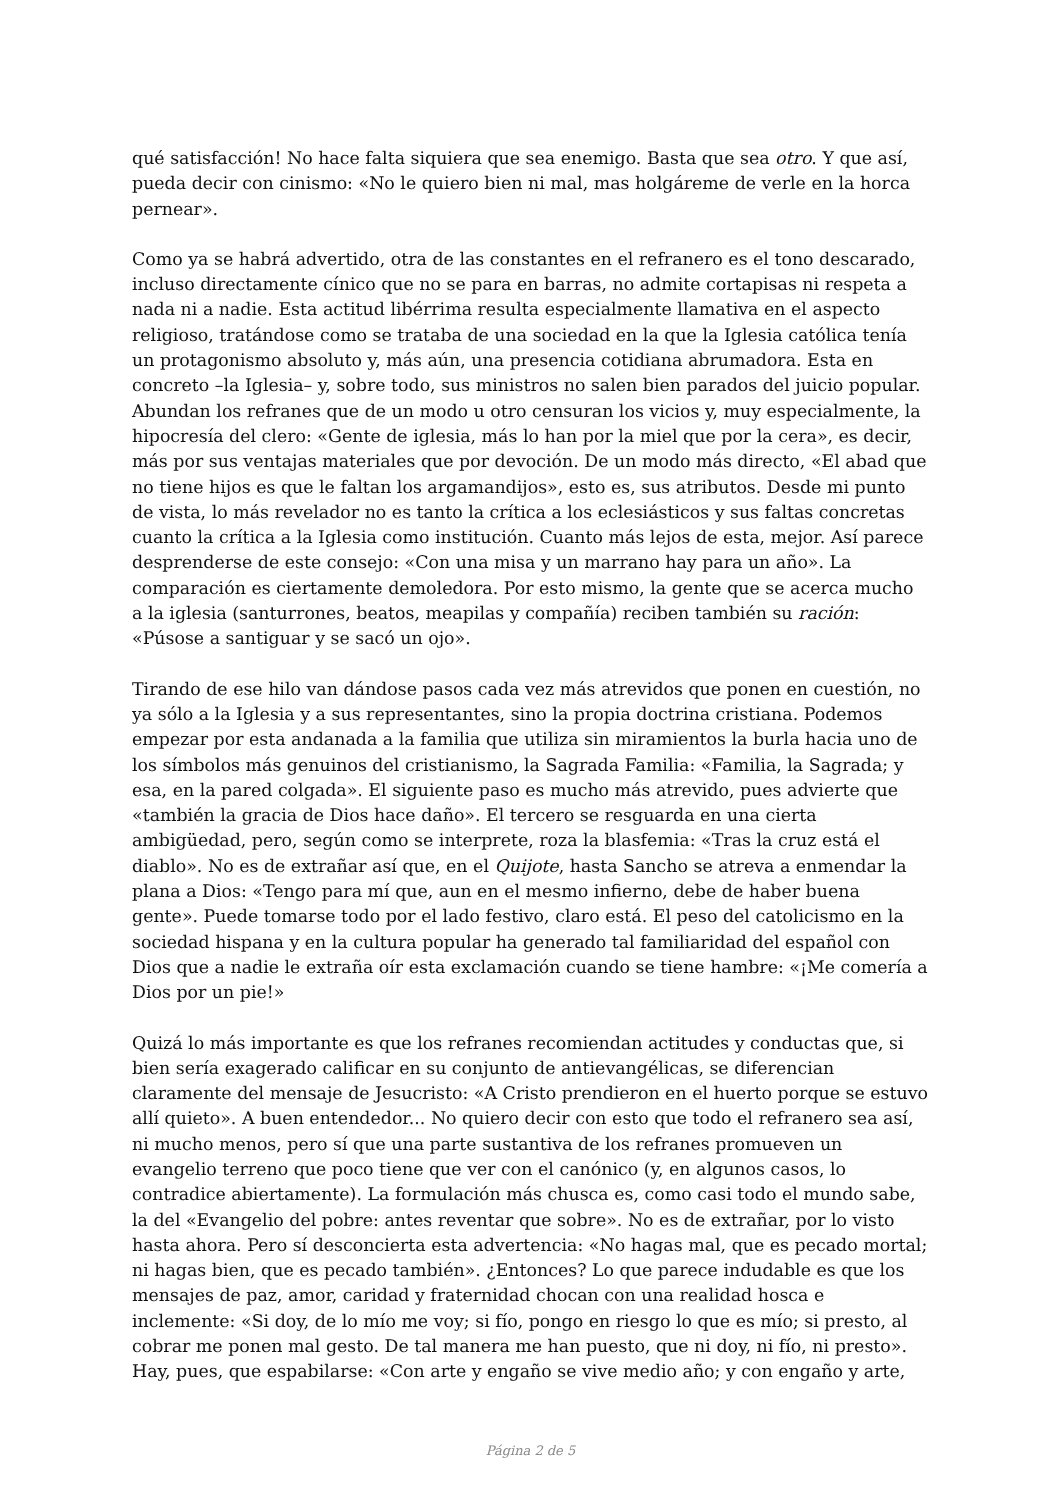qué satisfacción! No hace falta siquiera que sea enemigo. Basta que sea otro. Y que así, pueda decir con cinismo: «No le quiero bien ni mal, mas holgáreme de verle en la horca pernear».
Como ya se habrá advertido, otra de las constantes en el refranero es el tono descarado, incluso directamente cínico que no se para en barras, no admite cortapisas ni respeta a nada ni a nadie. Esta actitud libérrima resulta especialmente llamativa en el aspecto religioso, tratándose como se trataba de una sociedad en la que la Iglesia católica tenía un protagonismo absoluto y, más aún, una presencia cotidiana abrumadora. Esta en concreto –la Iglesia– y, sobre todo, sus ministros no salen bien parados del juicio popular. Abundan los refranes que de un modo u otro censuran los vicios y, muy especialmente, la hipocresía del clero: «Gente de iglesia, más lo han por la miel que por la cera», es decir, más por sus ventajas materiales que por devoción. De un modo más directo, «El abad que no tiene hijos es que le faltan los argamandijos», esto es, sus atributos. Desde mi punto de vista, lo más revelador no es tanto la crítica a los eclesiásticos y sus faltas concretas cuanto la crítica a la Iglesia como institución. Cuanto más lejos de esta, mejor. Así parece desprenderse de este consejo: «Con una misa y un marrano hay para un año». La comparación es ciertamente demoledora. Por esto mismo, la gente que se acerca mucho a la iglesia (santurrones, beatos, meapilas y compañía) reciben también su ración: «Púsose a santiguar y se sacó un ojo».
Tirando de ese hilo van dándose pasos cada vez más atrevidos que ponen en cuestión, no ya sólo a la Iglesia y a sus representantes, sino la propia doctrina cristiana. Podemos empezar por esta andanada a la familia que utiliza sin miramientos la burla hacia uno de los símbolos más genuinos del cristianismo, la Sagrada Familia: «Familia, la Sagrada; y esa, en la pared colgada». El siguiente paso es mucho más atrevido, pues advierte que «también la gracia de Dios hace daño». El tercero se resguarda en una cierta ambigüedad, pero, según como se interprete, roza la blasfemia: «Tras la cruz está el diablo». No es de extrañar así que, en el Quijote, hasta Sancho se atreva a enmendar la plana a Dios: «Tengo para mí que, aun en el mesmo infierno, debe de haber buena gente». Puede tomarse todo por el lado festivo, claro está. El peso del catolicismo en la sociedad hispana y en la cultura popular ha generado tal familiaridad del español con Dios que a nadie le extraña oír esta exclamación cuando se tiene hambre: «¡Me comería a Dios por un pie!»
Quizá lo más importante es que los refranes recomiendan actitudes y conductas que, si bien sería exagerado calificar en su conjunto de antievangélicas, se diferencian claramente del mensaje de Jesucristo: «A Cristo prendieron en el huerto porque se estuvo allí quieto». A buen entendedor... No quiero decir con esto que todo el refranero sea así, ni mucho menos, pero sí que una parte sustantiva de los refranes promueven un evangelio terreno que poco tiene que ver con el canónico (y, en algunos casos, lo contradice abiertamente). La formulación más chusca es, como casi todo el mundo sabe, la del «Evangelio del pobre: antes reventar que sobre». No es de extrañar, por lo visto hasta ahora. Pero sí desconcierta esta advertencia: «No hagas mal, que es pecado mortal; ni hagas bien, que es pecado también». ¿Entonces? Lo que parece indudable es que los mensajes de paz, amor, caridad y fraternidad chocan con una realidad hosca e inclemente: «Si doy, de lo mío me voy; si fío, pongo en riesgo lo que es mío; si presto, al cobrar me ponen mal gesto. De tal manera me han puesto, que ni doy, ni fío, ni presto». Hay, pues, que espabilarse: «Con arte y engaño se vive medio año; y con engaño y arte,
Página 2 de 5